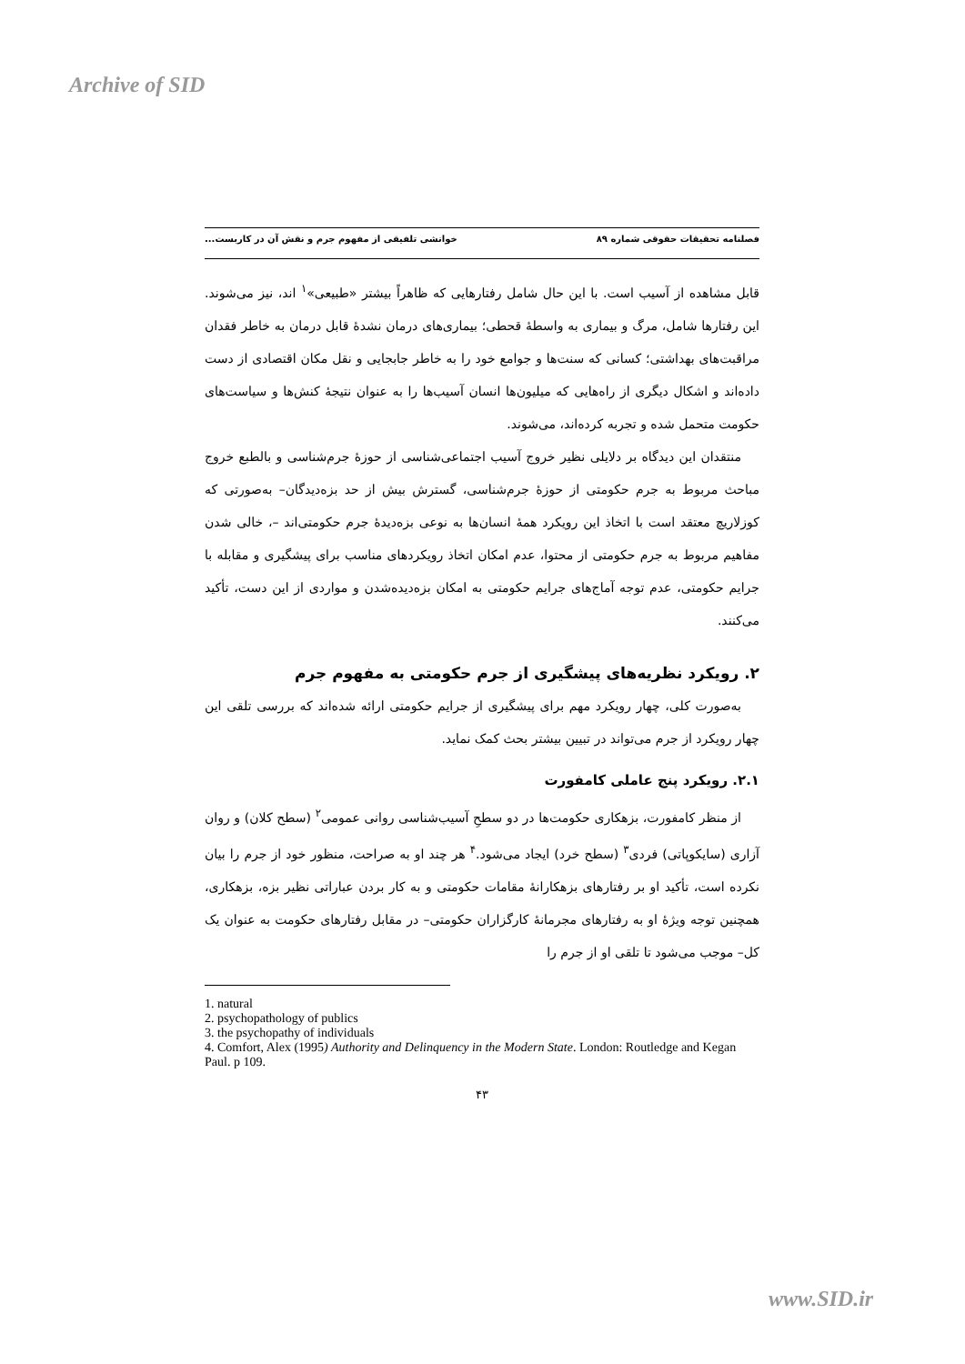Archive of SID
فصلنامه تحقیقات حقوقی شماره ۸۹ خوانشی تلفیقی از مفهوم جرم و نقش آن در کاربست...
قابل مشاهده از آسیب است. با این حال شامل رفتارهایی که ظاهراً بیشتر «طبیعی»<sup>۱</sup> اند، نیز می‌شوند. این رفتارها شامل، مرگ و بیماری به واسطهٔ قحطی؛ بیماری‌های درمان نشدهٔ قابل درمان به خاطر فقدان مراقبت‌های بهداشتی؛ کسانی که سنت‌ها و جوامع خود را به خاطر جابجایی و نقل مکان اقتصادی از دست داده‌اند و اشکال دیگری از راه‌هایی که میلیون‌ها انسان آسیب‌ها را به عنوان نتیجهٔ کنش‌ها و سیاست‌های حکومت متحمل شده و تجربه کرده‌اند، می‌شوند.
منتقدان این دیدگاه بر دلایلی نظیر خروج آسیب اجتماعی‌شناسی از حوزهٔ جرم‌شناسی و بالطبع خروج مباحث مربوط به جرم حکومتی از حوزهٔ جرم‌شناسی، گسترش بیش از حد بزه‌دیدگان– به‌صورتی که کوزلاریچ معتقد است با اتخاذ این رویکرد همهٔ انسان‌ها به نوعی بزه‌دیدهٔ جرم حکومتی‌اند –، خالی شدن مفاهیم مربوط به جرم حکومتی از محتوا، عدم امکان اتخاذ رویکردهای مناسب برای پیشگیری و مقابله با جرایم حکومتی، عدم توجه آماج‌های جرایم حکومتی به امکان بزه‌دیده‌شدن و مواردی از این دست، تأکید می‌کنند.
۲. رویکرد نظریه‌های پیشگیری از جرم حکومتی به مفهوم جرم
به‌صورت کلی، چهار رویکرد مهم برای پیشگیری از جرایم حکومتی ارائه شده‌اند که بررسی تلقی این چهار رویکرد از جرم می‌تواند در تبیین بیشتر بحث کمک نماید.
۲.۱. رویکرد پنج عاملی کامفورت
از منظر کامفورت، بزهکاری حکومت‌ها در دو سطحِ آسیب‌شناسی روانی عمومی<sup>۲</sup> (سطح کلان) و روان آزاری (سایکوپاتی) فردی<sup>۳</sup> (سطح خرد) ایجاد می‌شود.<sup>۴</sup> هر چند او به صراحت، منظور خود از جرم را بیان نکرده است، تأکید او بر رفتارهای بزهکارانهٔ مقامات حکومتی و به کار بردن عباراتی نظیر بزه، بزهکاری، همچنین توجه ویژهٔ او به رفتارهای مجرمانهٔ کارگزاران حکومتی– در مقابل رفتارهای حکومت به عنوان یک کل– موجب می‌شود تا تلقی او از جرم را
1. natural
2. psychopathology of publics
3. the psychopathy of individuals
4. Comfort, Alex (1995) Authority and Delinquency in the Modern State. London: Routledge and Kegan Paul. p 109.
۴۳
www.SID.ir